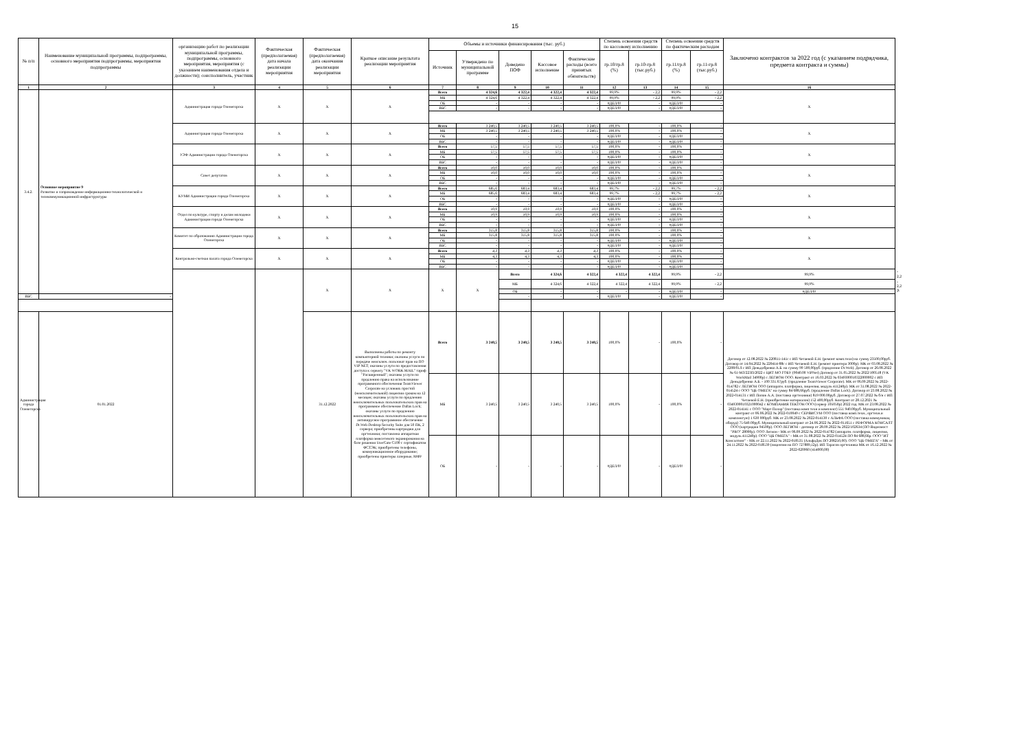15
| № п/п | Наименование муниципальной программы, подпрограммы, основного мероприятия подпрограммы, мероприятия подпрограммы | организацию работ по реализации муниципальной программы, подпрограммы, основного мероприятия, мероприятия (с указанием наименования отдела и должности); соисполнитель, участник | Фактическая (предполагаемая) дата начала реализации мероприятия | Фактическая (предполагаемая) дата окончания реализации мероприятия | Краткое описание результата реализации мероприятия | Объемы и источники финансирования (тыс. руб.) | | | | | Степень освоения средств по кассовому исполнению | | Степень освоения средств по фактическим расходам | | Заключено контрактов за 2022 год (с указанием подрядчика, предмета контракта и суммы) | | |
| --- | --- | --- | --- | --- | --- | --- | --- | --- | --- | --- | --- | --- | --- | --- | --- | --- | --- |
| | | | | | | Источник | Утверждено по муниципальной программе | Доведено ПОФ | Кассовое исполнение | Фактические расходы (всего принятых обязательств) | гр.10/гр.8 (%) | гр.10-гр.8 (тыс.руб.) | гр.11/гр.8 (%) | гр.11-гр.8 (тыс.руб.) | | | |
| 1 | 2 | 3 | 4 | 5 | 6 | 7 | 8 | 9 | 10 | 11 | 12 | 13 | 14 | 15 | 16 | | |
| 3.4.2. | Основное мероприятие 9 Развитие и сопровождение информационно-технологической и телекоммуникационной инфраструктуры | Администрация города Оленегорска | Х | Х | Х | Всего | 4 324,6 | 4 322,4 | 4 322,4 | 4 322,4 | 99,9% | - 2,2 | 99,9% | - 2,2 | Х | | |
| | | | | | | МБ | 4 324,6 | 4 322,4 | 4 322,4 | 4 322,4 | 99,9% | - 2,2 | 99,9% | - 2,2 | | | |
| | | | | | | ОБ | - | - | - | - | #ДЕЛ/0! | - | #ДЕЛ/0! | - | | | |
| | | | | | | ВБС | - | - | - | - | #ДЕЛ/0! | - | #ДЕЛ/0! | - | | | |
| | | Администрация города Оленегорска | Х | Х | Х | Всего | 3 240,5 | 3 240,5 | 3 240,5 | 3 240,5 | 100,0% | - | 100,0% | - | Х | | |
| | | | | | | МБ | 3 240,5 | 3 240,5 | 3 240,5 | 3 240,5 | 100,0% | - | 100,0% | - | | | |
| | | | | | | ОБ | - | - | - | - | #ДЕЛ/0! | - | #ДЕЛ/0! | - | | | |
| | | | | | | ВБС | - | - | - | - | #ДЕЛ/0! | - | #ДЕЛ/0! | - | | | |
| | | УЭФ Администрации города Оленегорска | Х | Х | Х | Всего | 57,5 | 57,5 | 57,5 | 57,5 | 100,0% | - | 100,0% | - | Х | | |
| | | | | | | МБ | 57,5 | 57,5 | 57,5 | 57,5 | 100,0% | - | 100,0% | - | | | |
| | | | | | | ОБ | - | - | - | - | #ДЕЛ/0! | - | #ДЕЛ/0! | - | | | |
| | | | | | | ВБС | - | - | - | - | #ДЕЛ/0! | - | #ДЕЛ/0! | - | | | |
| | | Совет депутатов | Х | Х | Х | Всего | 10,0 | 10,0 | 10,0 | 10,0 | 100,0% | - | 100,0% | - | Х | | |
| | | | | | | МБ | 10,0 | 10,0 | 10,0 | 10,0 | 100,0% | - | 100,0% | - | | | |
| | | | | | | ОБ | - | - | - | - | #ДЕЛ/0! | - | #ДЕЛ/0! | - | | | |
| | | | | | | ВБС | - | - | - | - | #ДЕЛ/0! | - | #ДЕЛ/0! | - | | | |
| | | КУМИ Администрации города Оленегорска | Х | Х | Х | Всего | 685,6 | 683,4 | 683,4 | 683,4 | 99,7% | - 2,2 | 99,7% | - 2,2 | Х | | |
| | | | | | | МБ | 685,6 | 683,4 | 683,4 | 683,4 | 99,7% | - 2,2 | 99,7% | - 2,2 | | | |
| | | | | | | ОБ | - | - | - | - | #ДЕЛ/0! | - | #ДЕЛ/0! | - | | | |
| | | | | | | ВБС | - | - | - | - | #ДЕЛ/0! | - | #ДЕЛ/0! | - | | | |
| | | Отдел по культуре, спорту и делам молодежи Администрации города Оленегорска | Х | Х | Х | Всего | 10,9 | 10,9 | 10,9 | 10,9 | 100,0% | - | 100,0% | - | Х | | |
| | | | | | | МБ | 10,9 | 10,9 | 10,9 | 10,9 | 100,0% | - | 100,0% | - | | | |
| | | | | | | ОБ | - | - | - | - | #ДЕЛ/0! | - | #ДЕЛ/0! | - | | | |
| | | | | | | ВБС | - | - | - | - | #ДЕЛ/0! | - | #ДЕЛ/0! | - | | | |
| | | Комитет по образованию Администрации города Оленегорска | Х | Х | Х | Всего | 315,8 | 315,8 | 315,8 | 315,8 | 100,0% | - | 100,0% | - | Х | | |
| | | | | | | МБ | 315,8 | 315,8 | 315,8 | 315,8 | 100,0% | - | 100,0% | - | | | |
| | | | | | | ОБ | - | - | - | - | #ДЕЛ/0! | - | #ДЕЛ/0! | - | | | |
| | | | | | | ВБС | - | - | - | - | #ДЕЛ/0! | - | #ДЕЛ/0! | - | | | |
| | | Контрольно-счетная палата города Оленегорска | Х | Х | Х | Всего | 4,3 | 4,3 | 4,3 | 4,3 | 100,0% | - | 100,0% | - | Х | | |
| | | | | | | МБ | 4,3 | 4,3 | 4,3 | 4,3 | 100,0% | - | 100,0% | - | | | |
| | | | | | | ОБ | - | - | - | - | #ДЕЛ/0! | - | #ДЕЛ/0! | - | | | |
| | | | | | | ВБС | - | - | - | - | #ДЕЛ/0! | - | #ДЕЛ/0! | - | | | |
| | | | | Х | Х | Х | Х | Всего | 4 324,6 | 4 322,4 | 4 322,4 | 4 322,4 | 99,9% | - 2,2 | 99,9% | - 2,2 | Х |
| | | | | | | | | МБ | 4 324,6 | 4 322,4 | 4 322,4 | 4 322,4 | 99,9% | - 2,2 | 99,9% | - 2,2 | |
| | | | | | | | | ОБ | - | - | - | - | #ДЕЛ/0! | - | #ДЕЛ/0! | - | |
| ВБС | - | | | | | | | - | - | - | #ДЕЛ/0! | - | #ДЕЛ/0! | - | | | |
| Администрация города Оленегорска | 01.01.2022 | | | 31.12.2022 | Выполнены работы по ремонту компьютерной техники; оказаны услуги по передаче неисключ. пользоват прав на ПО VIP NET; оказаны услуги по предоставления доступа к сервису "VK WORK MAIL" тариф "Расширенный"; оказаны услуги по продлению права на использование программного обеспечения TeamViewer Corporate на условиях простой (неисключительной) лицензии сроком на 12 месяцев; оказаны услуги по продлению неисключительных пользовательских прав на программное обеспечение Dallas Lock; оказаны услуги по продлению неисключительных пользовательских прав на антивирусное программное обеспечение Dr.Web Desktop Security Suite для 50 ПК, 2 сервера; приобретены картриджи для оргтехники; поставлена аппаратная платформа межсетевого экранирования на базе решения UserGate C100 с сертификатом ФСТЭК; приобретены телефоны, коммуникационное оборудование; приобретены принтеры лазерные, МФУ | Всего | 3 240,5 | 3 240,5 | 3 240,5 | 3 240,5 | 100,0% | - | 100,0% | - | Договор от 12.08.2022 № 220811-141с с ИП Четаевой Е.Н. (ремонт комп.техн) на сумму 23500,00руб. Договор от 14.04.2022 № 220414-88с с ИП Четаевой Е.Н. (ремонт принтера 3000р). МК от 03.08.2022 № 2208/01Л с ИП Деньдобренко А.Б. на сумму 99 500,00руб. (продление Dr.Web). Договор от 26.08.2022 № 61-МЗ/223П/2022 с ЦИТ МО ГОБУ (9040.00 ViPNet) Договор от 31.05.2022 № 2022/100518 (VK WorkMail 34900р) с ЛЕГИОН ООО. Контракт от 16.03.2022 № 0349300010322000002 с ИП Деньдобренко А.Б. - 100 331.67руб. (продление TeamViewer Corporate). МК от 06.09.2022 № 2022-014782 с ЛЕГИОН ООО (аппаратн. платформа, лицензия, модуль 411240р). МК от 31.08.2022 № 2022-014524 с ООО "ЦБ ОМЕГА" на сумму 84 688,66руб. (продление Dallas Lock). Договор от 23.08.2022 № 2022-014131 с ИП Попов А.А. (поставка оргтехники) 819 000.00руб. Договор от 27.07.2022 № б/н с ИП Четаевой Е.Н. (приобретение материалов) 152 400,00руб. Контракт от 28.12.2021 № 0349300010321000042 с КОМПАНИЯ ТЕКТОН ООО (сервер 105050р) 2022 год. МК от 23.08.2022 № 2022-014141 с ООО "Март Полар" (поставка комп техн и комплект) 551 940.00руб. Муниципальный контракт от 06.06.2022 № 2022-010049 с СЕРВИСУМ ООО (поставка комп.техн., оргтехн.и комплектую) 1 630 000руб. МК от 23.08.2022 № 2022-014130 с АЛЬФА ООО (поставка коммуникац оборуд) 75 640.00руб. Муниципальный контракт от 24.06.2022 № 2022-011651 с РЕФОРМА КОНСАЛТ ООО (картриджи 94500р). ООО ЛЕГИОН - договор от 28.09.2022 № 2022/102634 (ПО Видеомост "PRO" 28000р). ООО Легион - МК от 06.09.2022 № 2022-014782 (аппаратн. платформа, лицензия, модуль 411240р). ООО "ЦБ ОМЕГА" - МК от 31.08.2022 № 2022-014524 ПО 84 688,66р. ООО "ИТ Консалтинг" - МК от 22.11.2022 № 2022-018535 (АльфаДок ПО 208250,00). ООО "ЦБ ОМЕГА" - МК от 24.11.2022 № 2022-018539 (лицензии на ПО 727889,12р). ИП Тарасов оргтехника МК от 16.12.2022 № 2022-020960 (414000,00) | | |
| | | | | | | МБ | 3 240,5 | 3 240,5 | 3 240,5 | 3 240,5 | 100,0% | - | 100,0% | - | | | |
| | | | | | | ОБ | - | - | - | - | #ДЕЛ/0! | - | #ДЕЛ/0! | - | | | |